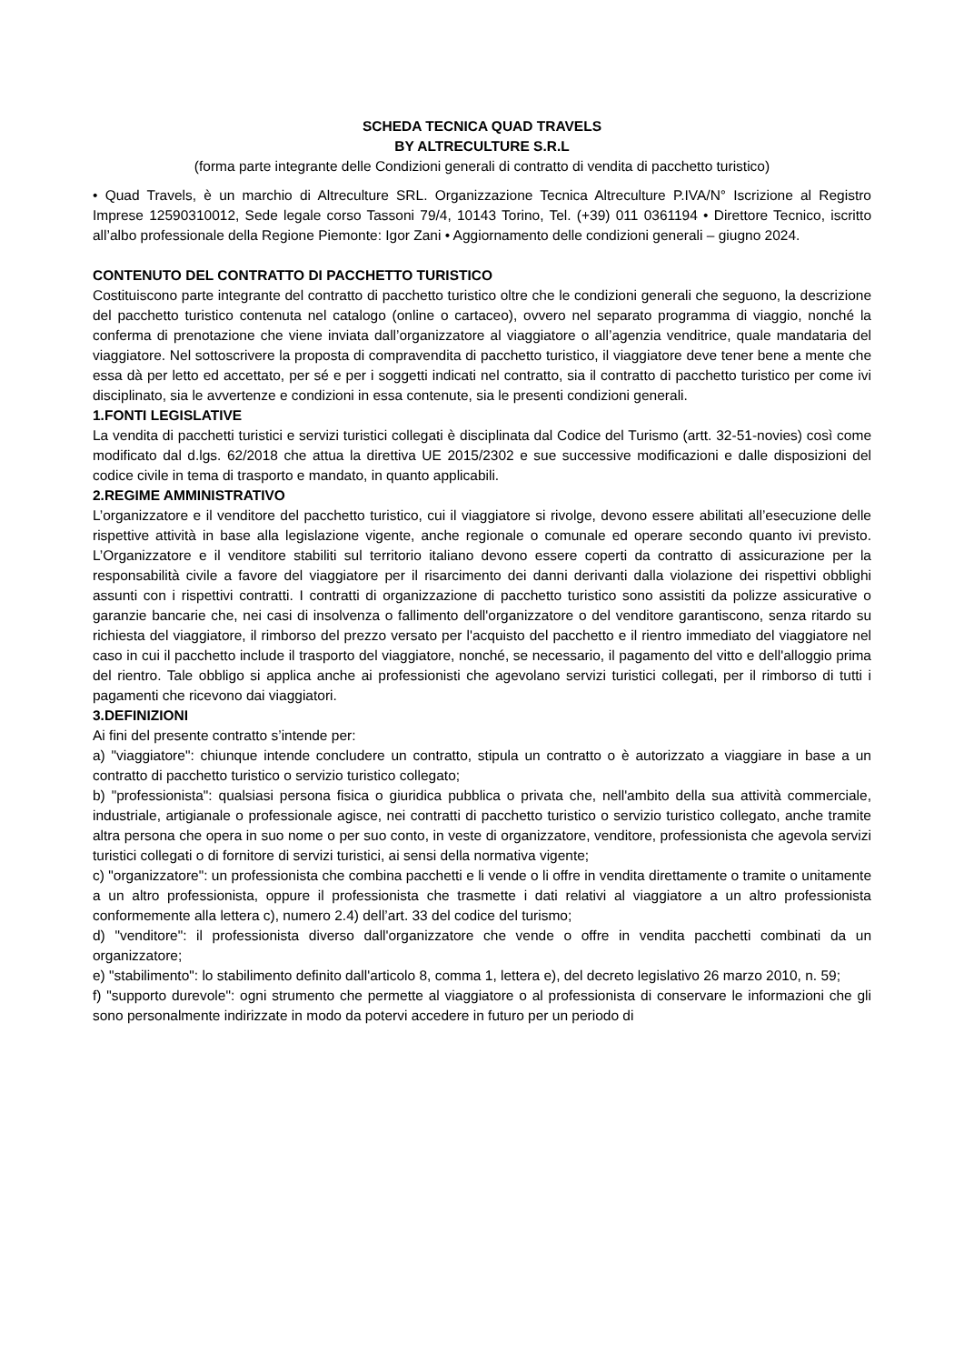SCHEDA TECNICA QUAD TRAVELS
BY ALTRECULTURE S.R.L
(forma parte integrante delle Condizioni generali di contratto di vendita di pacchetto turistico)
• Quad Travels, è un marchio di Altreculture SRL. Organizzazione Tecnica Altreculture P.IVA/N° Iscrizione al Registro Imprese 12590310012, Sede legale corso Tassoni 79/4, 10143 Torino, Tel. (+39) 011 0361194 • Direttore Tecnico, iscritto all’albo professionale della Regione Piemonte: Igor Zani • Aggiornamento delle condizioni generali – giugno 2024.
CONTENUTO DEL CONTRATTO DI PACCHETTO TURISTICO
Costituiscono parte integrante del contratto di pacchetto turistico oltre che le condizioni generali che seguono, la descrizione del pacchetto turistico contenuta nel catalogo (online o cartaceo), ovvero nel separato programma di viaggio, nonché la conferma di prenotazione che viene inviata dall’organizzatore al viaggiatore o all’agenzia venditrice, quale mandataria del viaggiatore. Nel sottoscrivere la proposta di compravendita di pacchetto turistico, il viaggiatore deve tener bene a mente che essa dà per letto ed accettato, per sé e per i soggetti indicati nel contratto, sia il contratto di pacchetto turistico per come ivi disciplinato, sia le avvertenze e condizioni in essa contenute, sia le presenti condizioni generali.
1.FONTI LEGISLATIVE
La vendita di pacchetti turistici e servizi turistici collegati è disciplinata dal Codice del Turismo (artt. 32-51-novies) così come modificato dal d.lgs. 62/2018 che attua la direttiva UE 2015/2302 e sue successive modificazioni e dalle disposizioni del codice civile in tema di trasporto e mandato, in quanto applicabili.
2.REGIME AMMINISTRATIVO
L’organizzatore e il venditore del pacchetto turistico, cui il viaggiatore si rivolge, devono essere abilitati all’esecuzione delle rispettive attività in base alla legislazione vigente, anche regionale o comunale ed operare secondo quanto ivi previsto. L’Organizzatore e il venditore stabiliti sul territorio italiano devono essere coperti da contratto di assicurazione per la responsabilità civile a favore del viaggiatore per il risarcimento dei danni derivanti dalla violazione dei rispettivi obblighi assunti con i rispettivi contratti. I contratti di organizzazione di pacchetto turistico sono assistiti da polizze assicurative o garanzie bancarie che, nei casi di insolvenza o fallimento dell'organizzatore o del venditore garantiscono, senza ritardo su richiesta del viaggiatore, il rimborso del prezzo versato per l'acquisto del pacchetto e il rientro immediato del viaggiatore nel caso in cui il pacchetto include il trasporto del viaggiatore, nonché, se necessario, il pagamento del vitto e dell'alloggio prima del rientro. Tale obbligo si applica anche ai professionisti che agevolano servizi turistici collegati, per il rimborso di tutti i pagamenti che ricevono dai viaggiatori.
3.DEFINIZIONI
Ai fini del presente contratto s’intende per:
a) "viaggiatore": chiunque intende concludere un contratto, stipula un contratto o è autorizzato a viaggiare in base a un contratto di pacchetto turistico o servizio turistico collegato;
b) "professionista": qualsiasi persona fisica o giuridica pubblica o privata che, nell'ambito della sua attività commerciale, industriale, artigianale o professionale agisce, nei contratti di pacchetto turistico o servizio turistico collegato, anche tramite altra persona che opera in suo nome o per suo conto, in veste di organizzatore, venditore, professionista che agevola servizi turistici collegati o di fornitore di servizi turistici, ai sensi della normativa vigente;
c) "organizzatore": un professionista che combina pacchetti e li vende o li offre in vendita direttamente o tramite o unitamente a un altro professionista, oppure il professionista che trasmette i dati relativi al viaggiatore a un altro professionista conformemente alla lettera c), numero 2.4) dell’art. 33 del codice del turismo;
d) "venditore": il professionista diverso dall'organizzatore che vende o offre in vendita pacchetti combinati da un organizzatore;
e) "stabilimento": lo stabilimento definito dall'articolo 8, comma 1, lettera e), del decreto legislativo 26 marzo 2010, n. 59;
f) "supporto durevole": ogni strumento che permette al viaggiatore o al professionista di conservare le informazioni che gli sono personalmente indirizzate in modo da potervi accedere in futuro per un periodo di